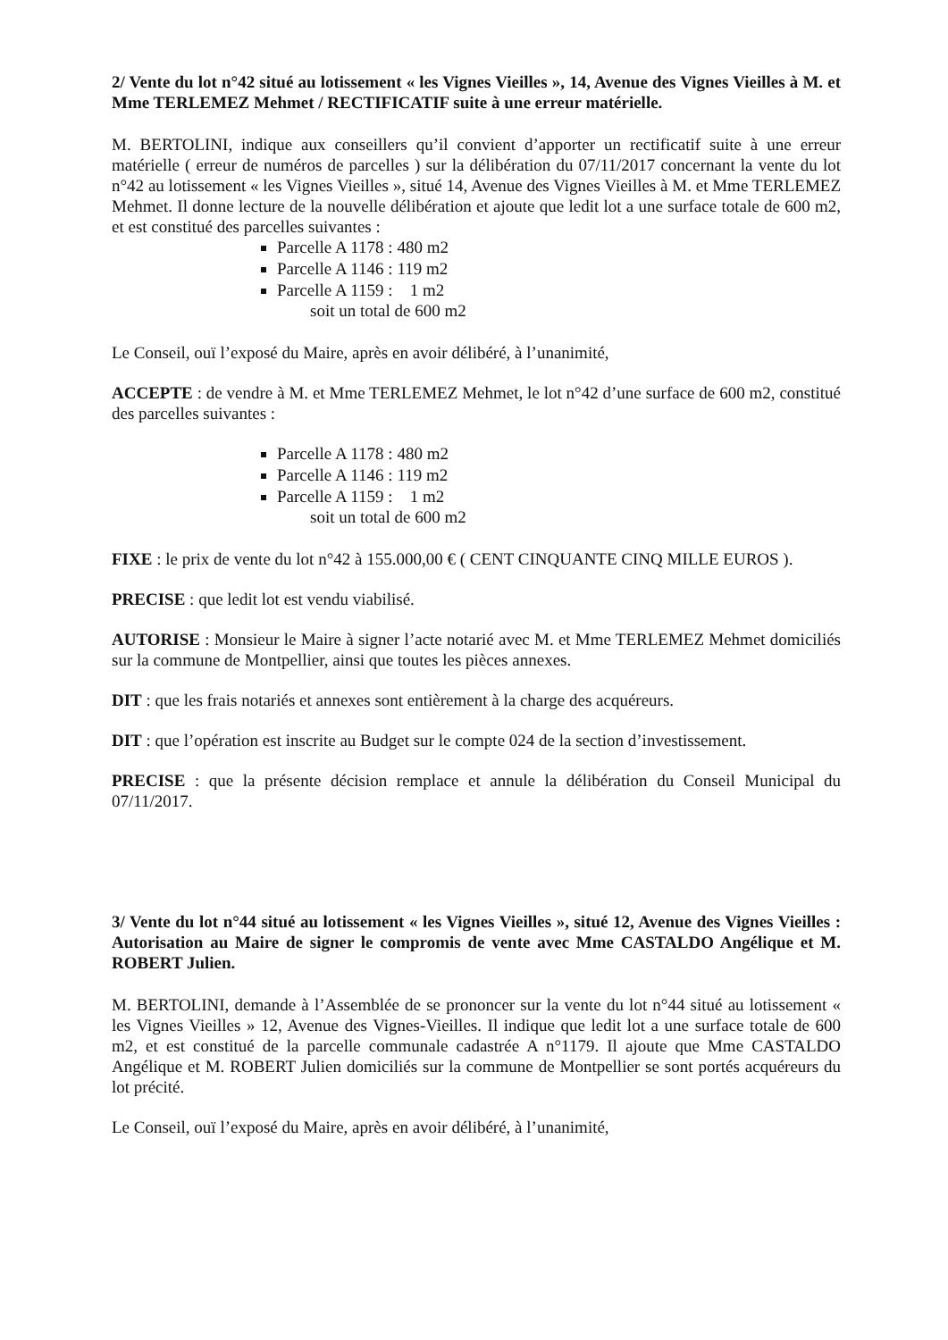2/ Vente du lot n°42 situé au lotissement « les Vignes Vieilles », 14, Avenue des Vignes Vieilles à M. et Mme TERLEMEZ Mehmet / RECTIFICATIF suite à une erreur matérielle.
M. BERTOLINI, indique aux conseillers qu’il convient d’apporter un rectificatif suite à une erreur matérielle ( erreur de numéros de parcelles ) sur la délibération du 07/11/2017 concernant la vente du lot n°42 au lotissement « les Vignes Vieilles », situé 14, Avenue des Vignes Vieilles à M. et Mme TERLEMEZ Mehmet. Il donne lecture de la nouvelle délibération et ajoute que ledit lot a une surface totale de 600 m2, et est constitué des parcelles suivantes :
Parcelle A 1178 : 480 m2
Parcelle A 1146 : 119 m2
Parcelle A 1159 : 1 m2
soit un total de 600 m2
Le Conseil, ouï l’exposé du Maire, après en avoir délibéré, à l’unanimité,
ACCEPTE : de vendre à M. et Mme TERLEMEZ Mehmet, le lot n°42 d’une surface de 600 m2, constitué des parcelles suivantes :
Parcelle A 1178 : 480 m2
Parcelle A 1146 : 119 m2
Parcelle A 1159 : 1 m2
soit un total de 600 m2
FIXE : le prix de vente du lot n°42 à 155.000,00 € ( CENT CINQUANTE CINQ MILLE EUROS ).
PRECISE : que ledit lot est vendu viabilisé.
AUTORISE : Monsieur le Maire à signer l’acte notarié avec M. et Mme TERLEMEZ Mehmet domiciliés sur la commune de Montpellier, ainsi que toutes les pièces annexes.
DIT : que les frais notariés et annexes sont entièrement à la charge des acquéreurs.
DIT : que l’opération est inscrite au Budget sur le compte 024 de la section d’investissement.
PRECISE : que la présente décision remplace et annule la délibération du Conseil Municipal du 07/11/2017.
3/ Vente du lot n°44 situé au lotissement « les Vignes Vieilles », situé 12, Avenue des Vignes Vieilles : Autorisation au Maire de signer le compromis de vente avec Mme CASTALDO Angélique et M. ROBERT Julien.
M. BERTOLINI, demande à l’Assemblée de se prononcer sur la vente du lot n°44 situé au lotissement « les Vignes Vieilles » 12, Avenue des Vignes-Vieilles. Il indique que ledit lot a une surface totale de 600 m2, et est constitué de la parcelle communale cadastrée A n°1179. Il ajoute que Mme CASTALDO Angélique et M. ROBERT Julien domiciliés sur la commune de Montpellier se sont portés acquéreurs du lot précité.
Le Conseil, ouï l’exposé du Maire, après en avoir délibéré, à l’unanimité,